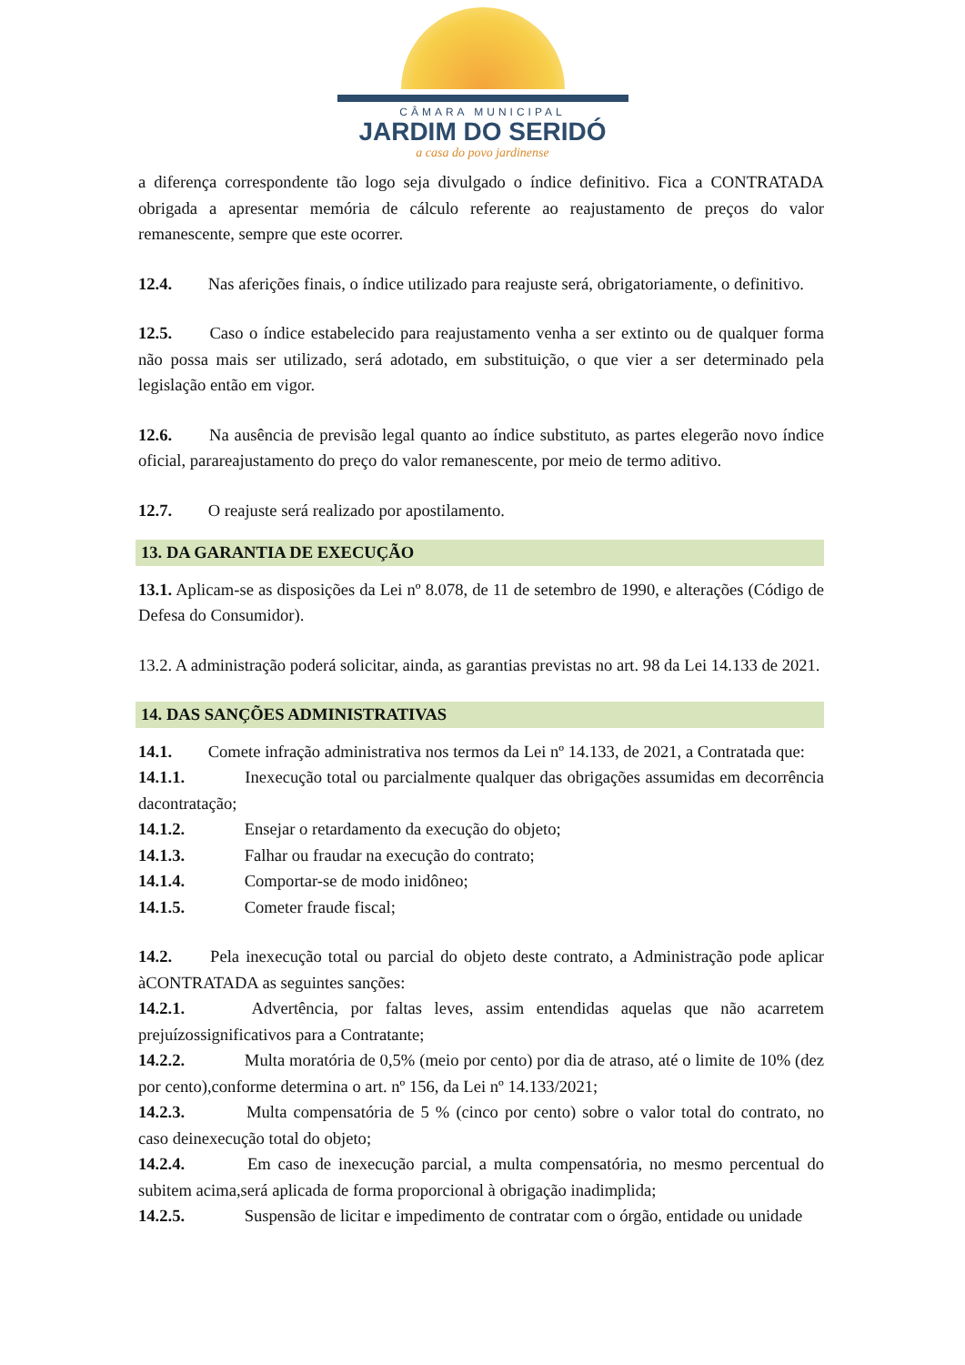CÂMARA MUNICIPAL
JARDIM DO SERIDÓ
a casa do povo jardinense
a diferença correspondente tão logo seja divulgado o índice definitivo. Fica a CONTRATADA obrigada a apresentar memória de cálculo referente ao reajustamento de preços do valor remanescente, sempre que este ocorrer.
12.4. Nas aferições finais, o índice utilizado para reajuste será, obrigatoriamente, o definitivo.
12.5. Caso o índice estabelecido para reajustamento venha a ser extinto ou de qualquer forma não possa mais ser utilizado, será adotado, em substituição, o que vier a ser determinado pela legislação então em vigor.
12.6. Na ausência de previsão legal quanto ao índice substituto, as partes elegerão novo índice oficial, parareajustamento do preço do valor remanescente, por meio de termo aditivo.
12.7. O reajuste será realizado por apostilamento.
13. DA GARANTIA DE EXECUÇÃO
13.1. Aplicam-se as disposições da Lei nº 8.078, de 11 de setembro de 1990, e alterações (Código de Defesa do Consumidor).
13.2. A administração poderá solicitar, ainda, as garantias previstas no art. 98 da Lei 14.133 de 2021.
14. DAS SANÇÕES ADMINISTRATIVAS
14.1. Comete infração administrativa nos termos da Lei nº 14.133, de 2021, a Contratada que:
14.1.1. Inexecução total ou parcialmente qualquer das obrigações assumidas em decorrência dacontratação;
14.1.2. Ensejar o retardamento da execução do objeto;
14.1.3. Falhar ou fraudar na execução do contrato;
14.1.4. Comportar-se de modo inidôneo;
14.1.5. Cometer fraude fiscal;
14.2. Pela inexecução total ou parcial do objeto deste contrato, a Administração pode aplicar àCONTRATADA as seguintes sanções:
14.2.1. Advertência, por faltas leves, assim entendidas aquelas que não acarretem prejuízossignificativos para a Contratante;
14.2.2. Multa moratória de 0,5% (meio por cento) por dia de atraso, até o limite de 10% (dez por cento),conforme determina o art. nº 156, da Lei nº 14.133/2021;
14.2.3. Multa compensatória de 5 % (cinco por cento) sobre o valor total do contrato, no caso deinexecução total do objeto;
14.2.4. Em caso de inexecução parcial, a multa compensatória, no mesmo percentual do subitem acima,será aplicada de forma proporcional à obrigação inadimplida;
14.2.5. Suspensão de licitar e impedimento de contratar com o órgão, entidade ou unidade